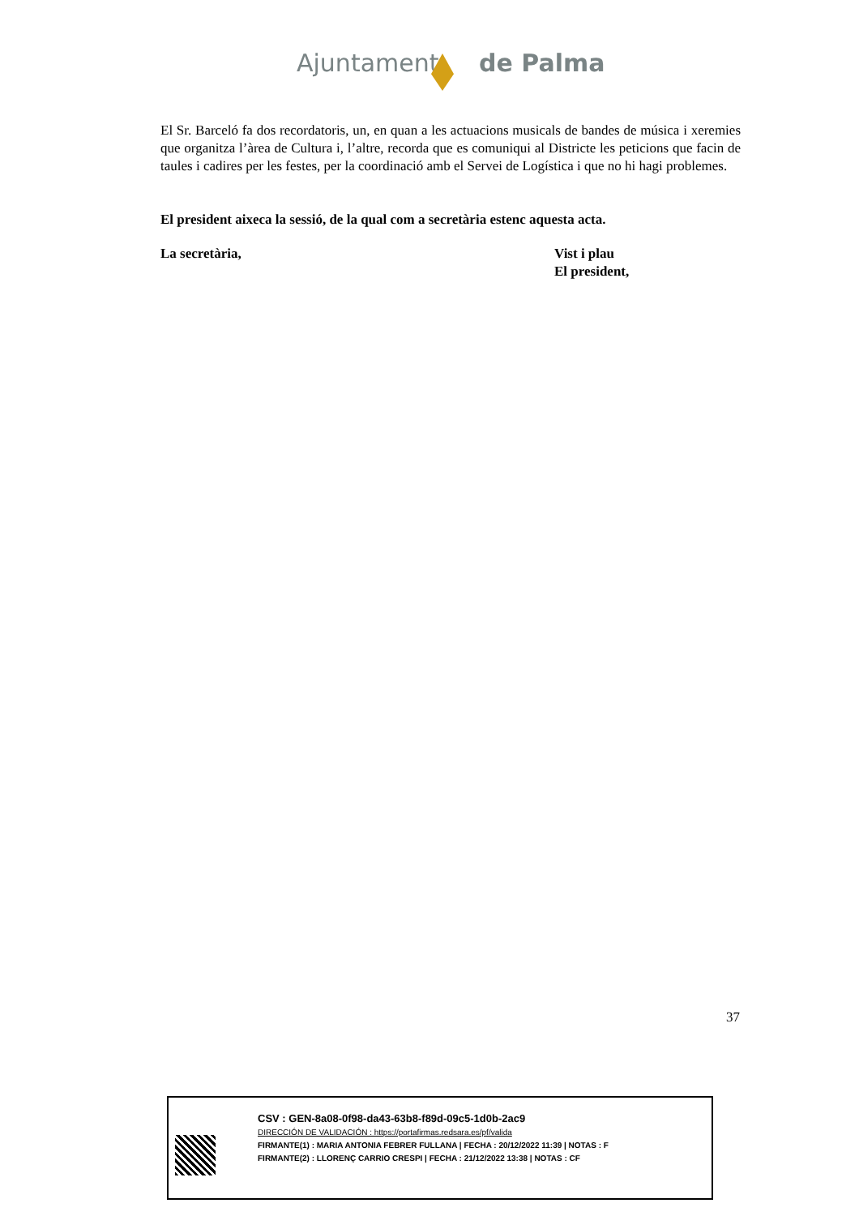Ajuntament de Palma
El Sr. Barceló fa dos recordatoris, un, en quan a les actuacions musicals de bandes de música i xeremies que organitza l’àrea de Cultura i, l’altre, recorda que es comuniqui al Districte les peticions que facin de taules i cadires per les festes, per la coordinació amb el Servei de Logística i que no hi hagi problemes.
El president aixeca la sessió, de la qual com a secretària estenc aquesta acta.
La secretària, Vist i plau
El president,
37
CSV : GEN-8a08-0f98-da43-63b8-f89d-09c5-1d0b-2ac9
DIRECCIÓN DE VALIDACIÓN : https://portafirmas.redsara.es/pf/valida
FIRMANTE(1) : MARIA ANTONIA FEBRER FULLANA | FECHA : 20/12/2022 11:39 | NOTAS : F
FIRMANTE(2) : LLORENÇ CARRIO CRESPI | FECHA : 21/12/2022 13:38 | NOTAS : CF